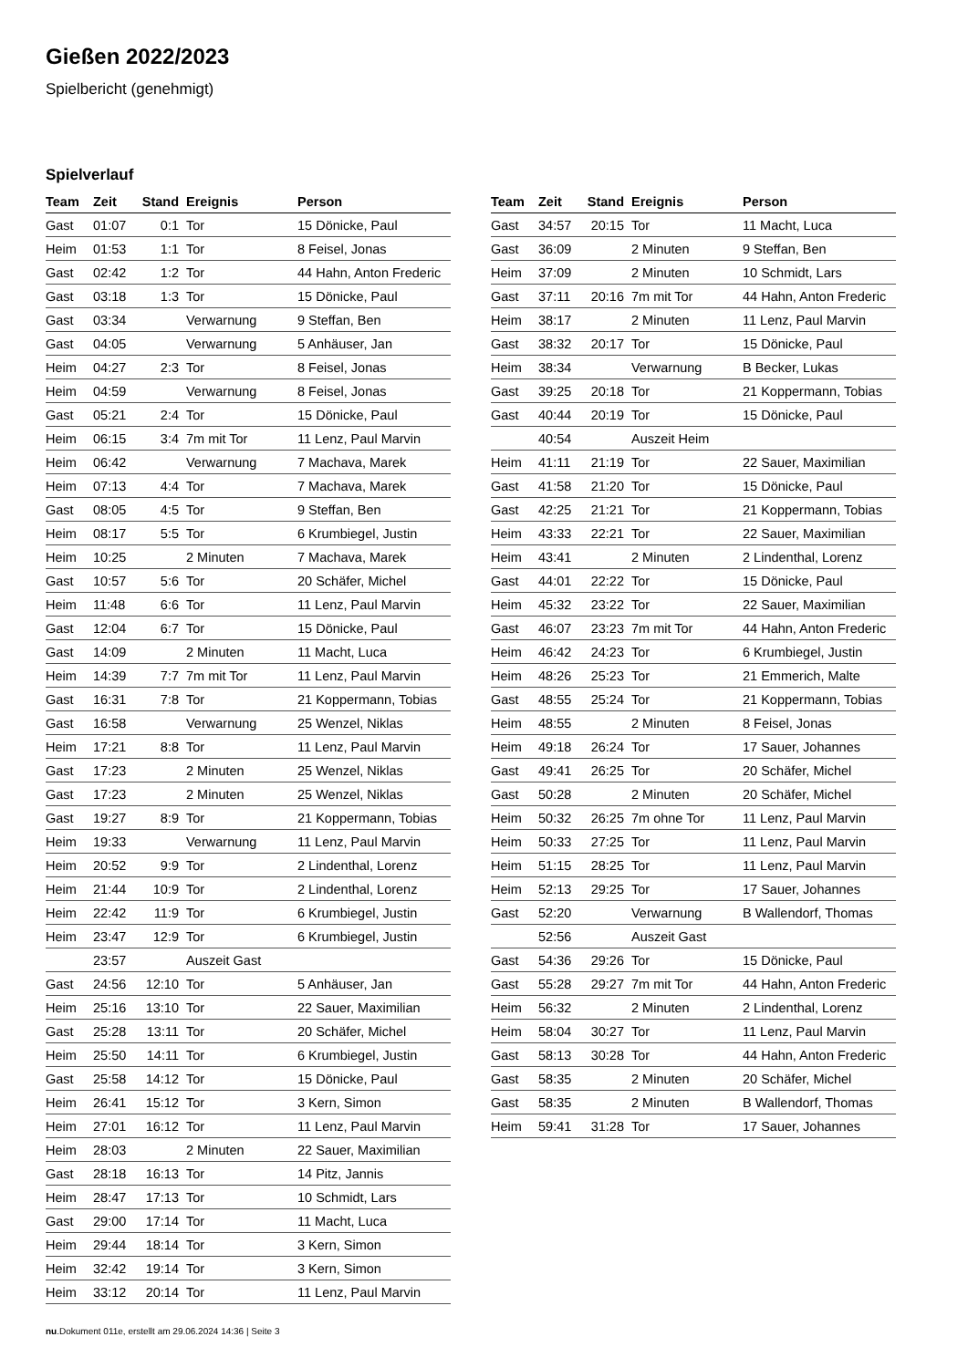Gießen 2022/2023
Spielbericht (genehmigt)
Spielverlauf
| Team | Zeit | Stand | Ereignis | Person |
| --- | --- | --- | --- | --- |
| Gast | 01:07 | 0:1 | Tor | 15 Dönicke, Paul |
| Heim | 01:53 | 1:1 | Tor | 8 Feisel, Jonas |
| Gast | 02:42 | 1:2 | Tor | 44 Hahn, Anton Frederic |
| Gast | 03:18 | 1:3 | Tor | 15 Dönicke, Paul |
| Gast | 03:34 | | Verwarnung | 9 Steffan, Ben |
| Gast | 04:05 | | Verwarnung | 5 Anhäuser, Jan |
| Heim | 04:27 | 2:3 | Tor | 8 Feisel, Jonas |
| Heim | 04:59 | | Verwarnung | 8 Feisel, Jonas |
| Gast | 05:21 | 2:4 | Tor | 15 Dönicke, Paul |
| Heim | 06:15 | 3:4 | 7m mit Tor | 11 Lenz, Paul Marvin |
| Heim | 06:42 | | Verwarnung | 7 Machava, Marek |
| Heim | 07:13 | 4:4 | Tor | 7 Machava, Marek |
| Gast | 08:05 | 4:5 | Tor | 9 Steffan, Ben |
| Heim | 08:17 | 5:5 | Tor | 6 Krumbiegel, Justin |
| Heim | 10:25 | | 2 Minuten | 7 Machava, Marek |
| Gast | 10:57 | 5:6 | Tor | 20 Schäfer, Michel |
| Heim | 11:48 | 6:6 | Tor | 11 Lenz, Paul Marvin |
| Gast | 12:04 | 6:7 | Tor | 15 Dönicke, Paul |
| Gast | 14:09 | | 2 Minuten | 11 Macht, Luca |
| Heim | 14:39 | 7:7 | 7m mit Tor | 11 Lenz, Paul Marvin |
| Gast | 16:31 | 7:8 | Tor | 21 Koppermann, Tobias |
| Gast | 16:58 | | Verwarnung | 25 Wenzel, Niklas |
| Heim | 17:21 | 8:8 | Tor | 11 Lenz, Paul Marvin |
| Gast | 17:23 | | 2 Minuten | 25 Wenzel, Niklas |
| Gast | 17:23 | | 2 Minuten | 25 Wenzel, Niklas |
| Gast | 19:27 | 8:9 | Tor | 21 Koppermann, Tobias |
| Heim | 19:33 | | Verwarnung | 11 Lenz, Paul Marvin |
| Heim | 20:52 | 9:9 | Tor | 2 Lindenthal, Lorenz |
| Heim | 21:44 | 10:9 | Tor | 2 Lindenthal, Lorenz |
| Heim | 22:42 | 11:9 | Tor | 6 Krumbiegel, Justin |
| Heim | 23:47 | 12:9 | Tor | 6 Krumbiegel, Justin |
| | 23:57 | | Auszeit Gast | |
| Gast | 24:56 | 12:10 | Tor | 5 Anhäuser, Jan |
| Heim | 25:16 | 13:10 | Tor | 22 Sauer, Maximilian |
| Gast | 25:28 | 13:11 | Tor | 20 Schäfer, Michel |
| Heim | 25:50 | 14:11 | Tor | 6 Krumbiegel, Justin |
| Gast | 25:58 | 14:12 | Tor | 15 Dönicke, Paul |
| Heim | 26:41 | 15:12 | Tor | 3 Kern, Simon |
| Heim | 27:01 | 16:12 | Tor | 11 Lenz, Paul Marvin |
| Heim | 28:03 | | 2 Minuten | 22 Sauer, Maximilian |
| Gast | 28:18 | 16:13 | Tor | 14 Pitz, Jannis |
| Heim | 28:47 | 17:13 | Tor | 10 Schmidt, Lars |
| Gast | 29:00 | 17:14 | Tor | 11 Macht, Luca |
| Heim | 29:44 | 18:14 | Tor | 3 Kern, Simon |
| Heim | 32:42 | 19:14 | Tor | 3 Kern, Simon |
| Heim | 33:12 | 20:14 | Tor | 11 Lenz, Paul Marvin |
| Team | Zeit | Stand | Ereignis | Person |
| --- | --- | --- | --- | --- |
| Gast | 34:57 | 20:15 | Tor | 11 Macht, Luca |
| Gast | 36:09 | | 2 Minuten | 9 Steffan, Ben |
| Heim | 37:09 | | 2 Minuten | 10 Schmidt, Lars |
| Gast | 37:11 | 20:16 | 7m mit Tor | 44 Hahn, Anton Frederic |
| Heim | 38:17 | | 2 Minuten | 11 Lenz, Paul Marvin |
| Gast | 38:32 | 20:17 | Tor | 15 Dönicke, Paul |
| Heim | 38:34 | | Verwarnung | B Becker, Lukas |
| Gast | 39:25 | 20:18 | Tor | 21 Koppermann, Tobias |
| Gast | 40:44 | 20:19 | Tor | 15 Dönicke, Paul |
| | 40:54 | | Auszeit Heim | |
| Heim | 41:11 | 21:19 | Tor | 22 Sauer, Maximilian |
| Gast | 41:58 | 21:20 | Tor | 15 Dönicke, Paul |
| Gast | 42:25 | 21:21 | Tor | 21 Koppermann, Tobias |
| Heim | 43:33 | 22:21 | Tor | 22 Sauer, Maximilian |
| Heim | 43:41 | | 2 Minuten | 2 Lindenthal, Lorenz |
| Gast | 44:01 | 22:22 | Tor | 15 Dönicke, Paul |
| Heim | 45:32 | 23:22 | Tor | 22 Sauer, Maximilian |
| Gast | 46:07 | 23:23 | 7m mit Tor | 44 Hahn, Anton Frederic |
| Heim | 46:42 | 24:23 | Tor | 6 Krumbiegel, Justin |
| Heim | 48:26 | 25:23 | Tor | 21 Emmerich, Malte |
| Gast | 48:55 | 25:24 | Tor | 21 Koppermann, Tobias |
| Heim | 48:55 | | 2 Minuten | 8 Feisel, Jonas |
| Heim | 49:18 | 26:24 | Tor | 17 Sauer, Johannes |
| Gast | 49:41 | 26:25 | Tor | 20 Schäfer, Michel |
| Gast | 50:28 | | 2 Minuten | 20 Schäfer, Michel |
| Heim | 50:32 | 26:25 | 7m ohne Tor | 11 Lenz, Paul Marvin |
| Heim | 50:33 | 27:25 | Tor | 11 Lenz, Paul Marvin |
| Heim | 51:15 | 28:25 | Tor | 11 Lenz, Paul Marvin |
| Heim | 52:13 | 29:25 | Tor | 17 Sauer, Johannes |
| Gast | 52:20 | | Verwarnung | B Wallendorf, Thomas |
| | 52:56 | | Auszeit Gast | |
| Gast | 54:36 | 29:26 | Tor | 15 Dönicke, Paul |
| Gast | 55:28 | 29:27 | 7m mit Tor | 44 Hahn, Anton Frederic |
| Heim | 56:32 | | 2 Minuten | 2 Lindenthal, Lorenz |
| Heim | 58:04 | 30:27 | Tor | 11 Lenz, Paul Marvin |
| Gast | 58:13 | 30:28 | Tor | 44 Hahn, Anton Frederic |
| Gast | 58:35 | | 2 Minuten | 20 Schäfer, Michel |
| Gast | 58:35 | | 2 Minuten | B Wallendorf, Thomas |
| Heim | 59:41 | 31:28 | Tor | 17 Sauer, Johannes |
nu.Dokument 011e, erstellt am 29.06.2024 14:36 | Seite 3